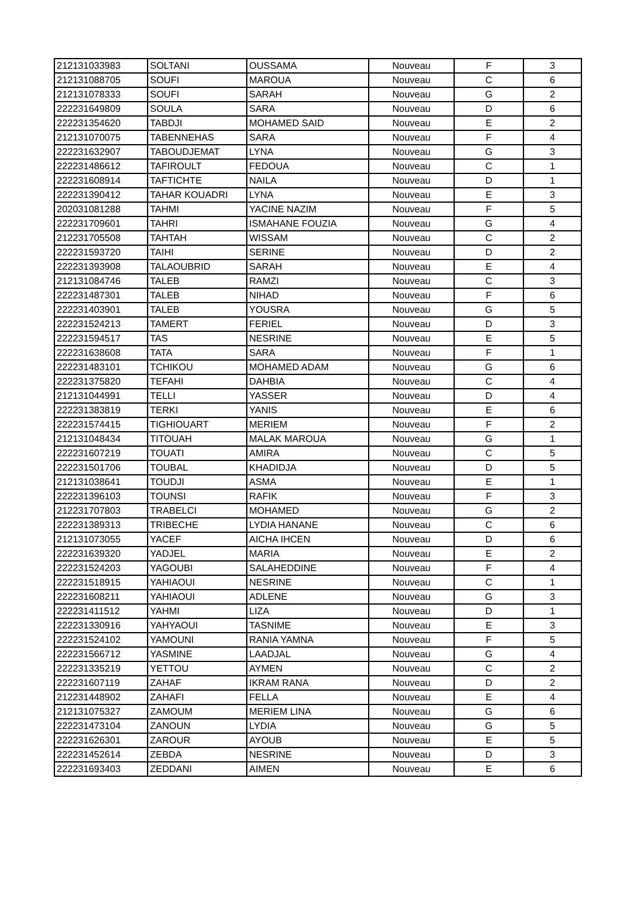| 212131033983 | SOLTANI | OUSSAMA | Nouveau | F | 3 |
| 212131088705 | SOUFI | MAROUA | Nouveau | C | 6 |
| 212131078333 | SOUFI | SARAH | Nouveau | G | 2 |
| 222231649809 | SOULA | SARA | Nouveau | D | 6 |
| 222231354620 | TABDJI | MOHAMED SAID | Nouveau | E | 2 |
| 212131070075 | TABENNEHAS | SARA | Nouveau | F | 4 |
| 222231632907 | TABOUDJEMAT | LYNA | Nouveau | G | 3 |
| 222231486612 | TAFIROULT | FEDOUA | Nouveau | C | 1 |
| 222231608914 | TAFTICHTE | NAILA | Nouveau | D | 1 |
| 222231390412 | TAHAR KOUADRI | LYNA | Nouveau | E | 3 |
| 202031081288 | TAHMI | YACINE NAZIM | Nouveau | F | 5 |
| 222231709601 | TAHRI | ISMAHANE FOUZIA | Nouveau | G | 4 |
| 212231705508 | TAHTAH | WISSAM | Nouveau | C | 2 |
| 222231593720 | TAIHI | SERINE | Nouveau | D | 2 |
| 222231393908 | TALAOUBRID | SARAH | Nouveau | E | 4 |
| 212131084746 | TALEB | RAMZI | Nouveau | C | 3 |
| 222231487301 | TALEB | NIHAD | Nouveau | F | 6 |
| 222231403901 | TALEB | YOUSRA | Nouveau | G | 5 |
| 222231524213 | TAMERT | FERIEL | Nouveau | D | 3 |
| 222231594517 | TAS | NESRINE | Nouveau | E | 5 |
| 222231638608 | TATA | SARA | Nouveau | F | 1 |
| 222231483101 | TCHIKOU | MOHAMED ADAM | Nouveau | G | 6 |
| 222231375820 | TEFAHI | DAHBIA | Nouveau | C | 4 |
| 212131044991 | TELLI | YASSER | Nouveau | D | 4 |
| 222231383819 | TERKI | YANIS | Nouveau | E | 6 |
| 222231574415 | TIGHIOUART | MERIEM | Nouveau | F | 2 |
| 212131048434 | TITOUAH | MALAK MAROUA | Nouveau | G | 1 |
| 222231607219 | TOUATI | AMIRA | Nouveau | C | 5 |
| 222231501706 | TOUBAL | KHADIDJA | Nouveau | D | 5 |
| 212131038641 | TOUDJI | ASMA | Nouveau | E | 1 |
| 222231396103 | TOUNSI | RAFIK | Nouveau | F | 3 |
| 212231707803 | TRABELCI | MOHAMED | Nouveau | G | 2 |
| 222231389313 | TRIBECHE | LYDIA HANANE | Nouveau | C | 6 |
| 212131073055 | YACEF | AICHA IHCEN | Nouveau | D | 6 |
| 222231639320 | YADJEL | MARIA | Nouveau | E | 2 |
| 222231524203 | YAGOUBI | SALAHEDDINE | Nouveau | F | 4 |
| 222231518915 | YAHIAOUI | NESRINE | Nouveau | C | 1 |
| 222231608211 | YAHIAOUI | ADLENE | Nouveau | G | 3 |
| 222231411512 | YAHMI | LIZA | Nouveau | D | 1 |
| 222231330916 | YAHYAOUI | TASNIME | Nouveau | E | 3 |
| 222231524102 | YAMOUNI | RANIA YAMNA | Nouveau | F | 5 |
| 222231566712 | YASMINE | LAADJAL | Nouveau | G | 4 |
| 222231335219 | YETTOU | AYMEN | Nouveau | C | 2 |
| 222231607119 | ZAHAF | IKRAM RANA | Nouveau | D | 2 |
| 212231448902 | ZAHAFI | FELLA | Nouveau | E | 4 |
| 212131075327 | ZAMOUM | MERIEM LINA | Nouveau | G | 6 |
| 222231473104 | ZANOUN | LYDIA | Nouveau | G | 5 |
| 222231626301 | ZAROUR | AYOUB | Nouveau | E | 5 |
| 222231452614 | ZEBDA | NESRINE | Nouveau | D | 3 |
| 222231693403 | ZEDDANI | AIMEN | Nouveau | E | 6 |